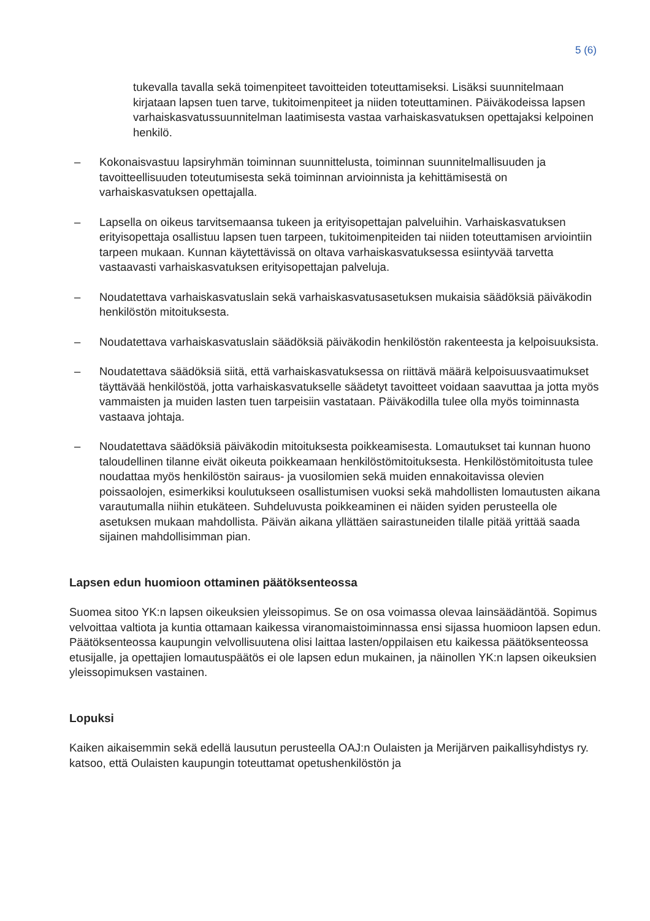5 (6)
tukevalla tavalla sekä toimenpiteet tavoitteiden toteuttamiseksi. Lisäksi suunnitelmaan kirjataan lapsen tuen tarve, tukitoimenpiteet ja niiden toteuttaminen. Päiväkodeissa lapsen varhaiskasvatussuunnitelman laatimisesta vastaa varhaiskasvatuksen opettajaksi kelpoinen henkilö.
– Kokonaisvastuu lapsiryhmän toiminnan suunnittelusta, toiminnan suunnitelmallisuuden ja tavoitteellisuuden toteutumisesta sekä toiminnan arvioinnista ja kehittämisestä on varhaiskasvatuksen opettajalla.
– Lapsella on oikeus tarvitsemaansa tukeen ja erityisopettajan palveluihin. Varhaiskasvatuksen erityisopettaja osallistuu lapsen tuen tarpeen, tukitoimenpiteiden tai niiden toteuttamisen arviointiin tarpeen mukaan. Kunnan käytettävissä on oltava varhaiskasvatuksessa esiintyvää tarvetta vastaavasti varhaiskasvatuksen erityisopettajan palveluja.
– Noudatettava varhaiskasvatuslain sekä varhaiskasvatusasetuksen mukaisia säädöksiä päiväkodin henkilöstön mitoituksesta.
– Noudatettava varhaiskasvatuslain säädöksiä päiväkodin henkilöstön rakenteesta ja kelpoisuuksista.
– Noudatettava säädöksiä siitä, että varhaiskasvatuksessa on riittävä määrä kelpoisuusvaatimukset täyttävää henkilöstöä, jotta varhaiskasvatukselle säädetyt tavoitteet voidaan saavuttaa ja jotta myös vammaisten ja muiden lasten tuen tarpeisiin vastataan. Päiväkodilla tulee olla myös toiminnasta vastaava johtaja.
– Noudatettava säädöksiä päiväkodin mitoituksesta poikkeamisesta. Lomautukset tai kunnan huono taloudellinen tilanne eivät oikeuta poikkeamaan henkilöstömitoituksesta. Henkilöstömitoitusta tulee noudattaa myös henkilöstön sairaus- ja vuosilomien sekä muiden ennakoitavissa olevien poissaolojen, esimerkiksi koulutukseen osallistumisen vuoksi sekä mahdollisten lomautusten aikana varautumalla niihin etukäteen. Suhdeluvusta poikkeaminen ei näiden syiden perusteella ole asetuksen mukaan mahdollista. Päivän aikana yllättäen sairastuneiden tilalle pitää yrittää saada sijainen mahdollisimman pian.
Lapsen edun huomioon ottaminen päätöksenteossa
Suomea sitoo YK:n lapsen oikeuksien yleissopimus. Se on osa voimassa olevaa lainsäädäntöä. Sopimus velvoittaa valtiota ja kuntia ottamaan kaikessa viranomaistoiminnassa ensi sijassa huomioon lapsen edun. Päätöksenteossa kaupungin velvollisuutena olisi laittaa lasten/oppilaisen etu kaikessa päätöksenteossa etusijalle, ja opettajien lomautuspäätös ei ole lapsen edun mukainen, ja näinollen YK:n lapsen oikeuksien yleissopimuksen vastainen.
Lopuksi
Kaiken aikaisemmin sekä edellä lausutun perusteella OAJ:n Oulaisten ja Merijärven paikallisyhdistys ry. katsoo, että Oulaisten kaupungin toteuttamat opetushenkilöstön ja